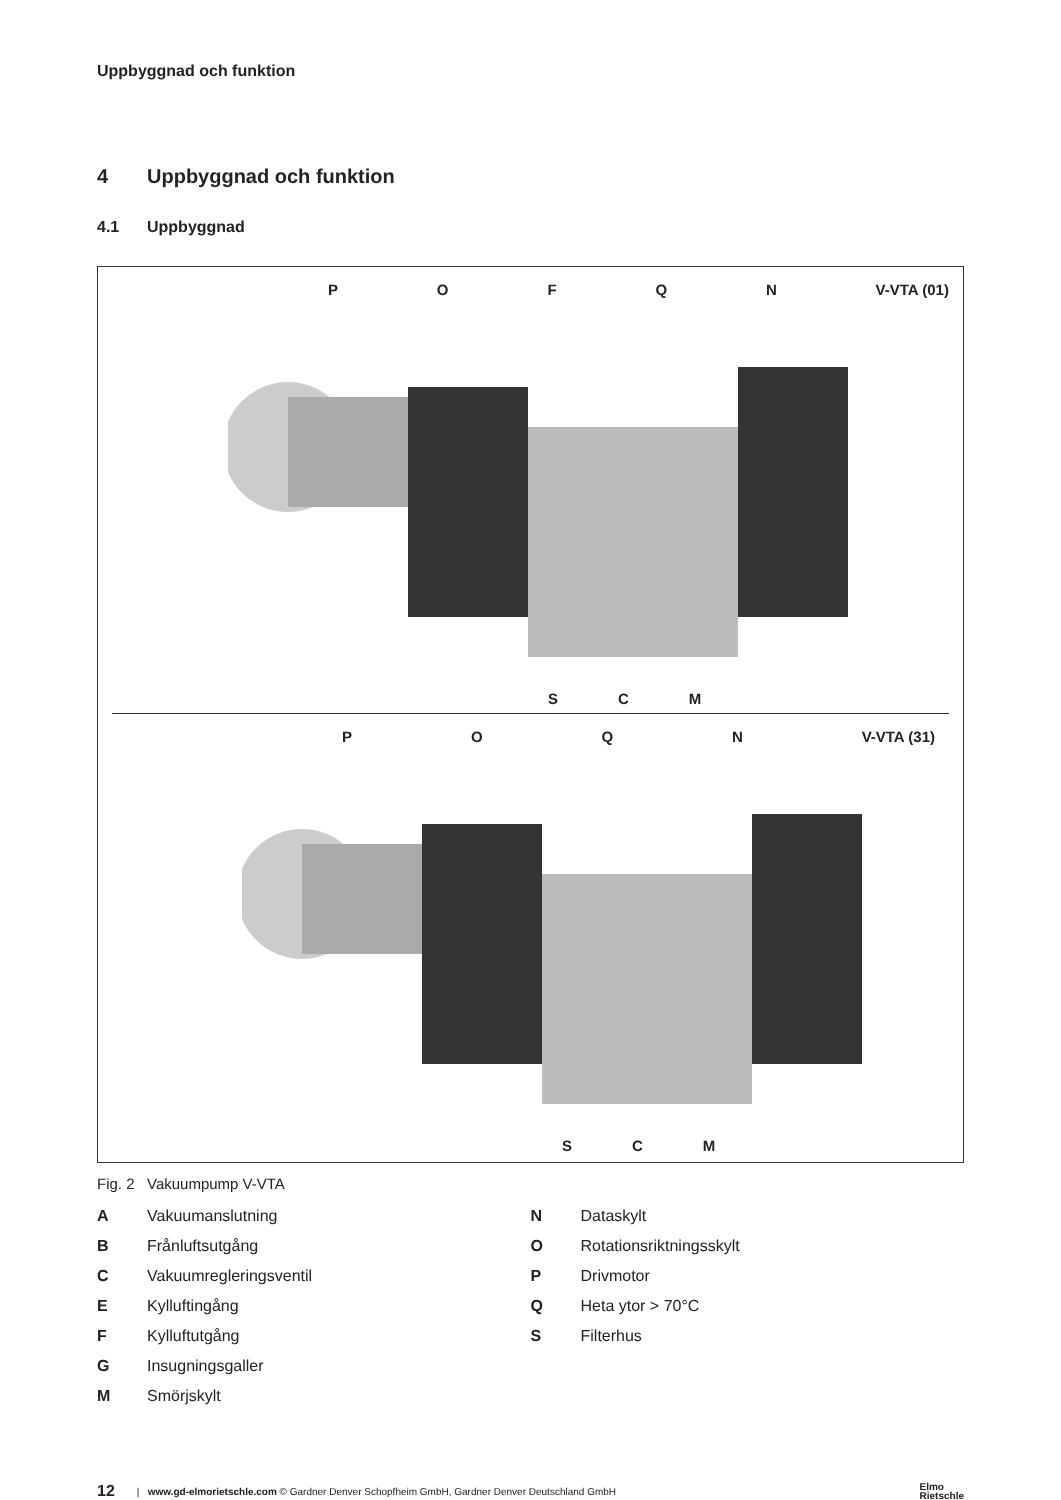Uppbyggnad och funktion
4 Uppbyggnad och funktion
4.1 Uppbyggnad
POFQN V-VTA (01)
S C M
POQN V-VTA (31)
S C M
Fig. 2 Vakuumpump V-VTA
A Vakuumanslutning
B Frånluftsutgång
C Vakuumregleringsventil
E Kylluftingång
F Kylluftutgång
G Insugningsgaller
M Smörjskylt
N Dataskylt
O Rotationsriktningsskylt
P Drivmotor
Q Heta ytor > 70°C
S Filterhus
12 | www.gd-elmorietschle.com © Gardner Denver Schopfheim GmbH, Gardner Denver Deutschland GmbH Elmo
Rietschle